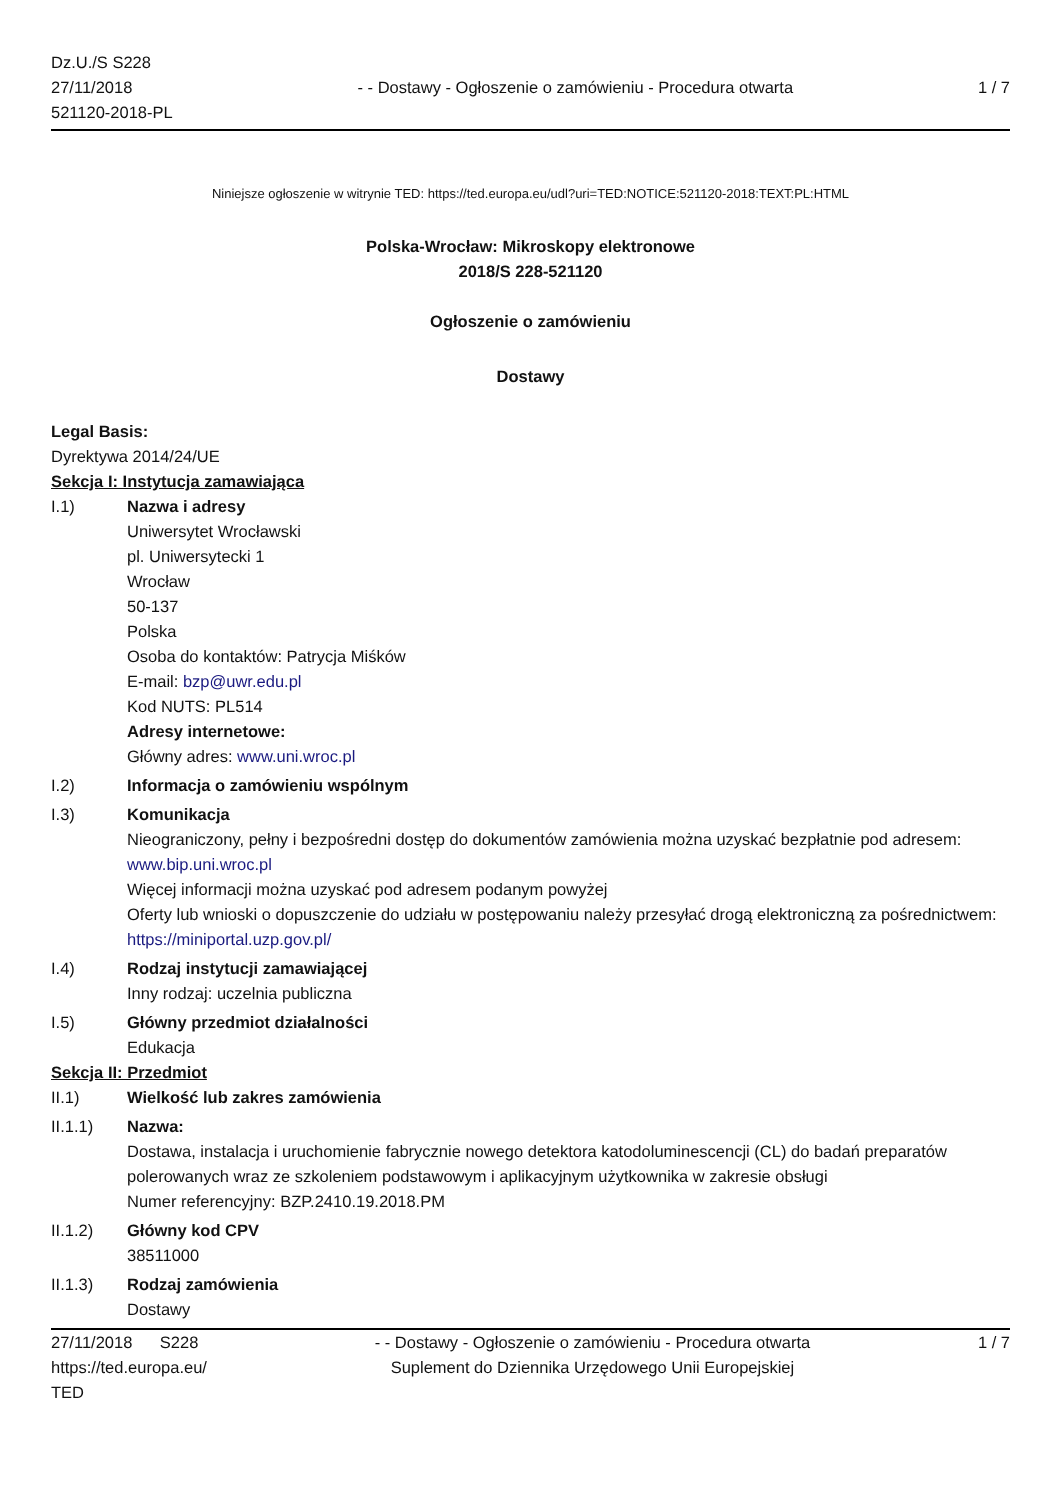Dz.U./S S228
27/11/2018
521120-2018-PL
- - Dostawy - Ogłoszenie o zamówieniu - Procedura otwarta
1 / 7
Niniejsze ogłoszenie w witrynie TED: https://ted.europa.eu/udl?uri=TED:NOTICE:521120-2018:TEXT:PL:HTML
Polska-Wrocław: Mikroskopy elektronowe
2018/S 228-521120
Ogłoszenie o zamówieniu
Dostawy
Legal Basis:
Dyrektywa 2014/24/UE
Sekcja I: Instytucja zamawiająca
I.1) Nazwa i adresy
Uniwersytet Wrocławski
pl. Uniwersytecki 1
Wrocław
50-137
Polska
Osoba do kontaktów: Patrycja Miśków
E-mail: bzp@uwr.edu.pl
Kod NUTS: PL514
Adresy internetowe:
Główny adres: www.uni.wroc.pl
I.2) Informacja o zamówieniu wspólnym
I.3) Komunikacja
Nieograniczony, pełny i bezpośredni dostęp do dokumentów zamówienia można uzyskać bezpłatnie pod adresem: www.bip.uni.wroc.pl
Więcej informacji można uzyskać pod adresem podanym powyżej
Oferty lub wnioski o dopuszczenie do udziału w postępowaniu należy przesyłać drogą elektroniczną za pośrednictwem: https://miniportal.uzp.gov.pl/
I.4) Rodzaj instytucji zamawiającej
Inny rodzaj: uczelnia publiczna
I.5) Główny przedmiot działalności
Edukacja
Sekcja II: Przedmiot
II.1) Wielkość lub zakres zamówienia
II.1.1) Nazwa:
Dostawa, instalacja i uruchomienie fabrycznie nowego detektora katodoluminescencji (CL) do badań preparatów polerowanych wraz ze szkoleniem podstawowym i aplikacyjnym użytkownika w zakresie obsługi
Numer referencyjny: BZP.2410.19.2018.PM
II.1.2) Główny kod CPV
38511000
II.1.3) Rodzaj zamówienia
Dostawy
27/11/2018 S228
https://ted.europa.eu/
TED
- - Dostawy - Ogłoszenie o zamówieniu - Procedura otwarta
Suplement do Dziennika Urzędowego Unii Europejskiej
1 / 7